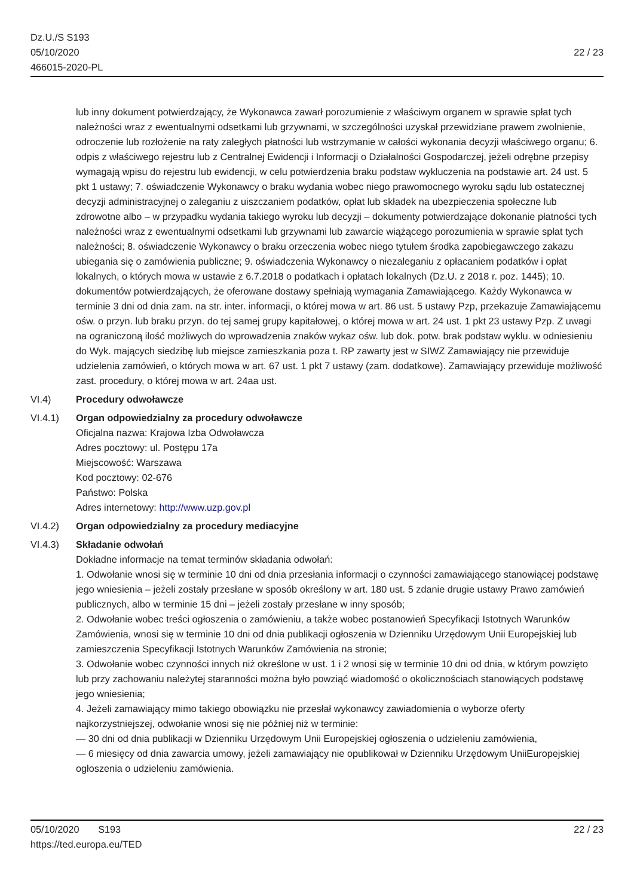Dz.U./S S193
05/10/2020
466015-2020-PL
22 / 23
lub inny dokument potwierdzający, że Wykonawca zawarł porozumienie z właściwym organem w sprawie spłat tych należności wraz z ewentualnymi odsetkami lub grzywnami, w szczególności uzyskał przewidziane prawem zwolnienie, odroczenie lub rozłożenie na raty zaległych płatności lub wstrzymanie w całości wykonania decyzji właściwego organu; 6. odpis z właściwego rejestru lub z Centralnej Ewidencji i Informacji o Działalności Gospodarczej, jeżeli odrębne przepisy wymagają wpisu do rejestru lub ewidencji, w celu potwierdzenia braku podstaw wykluczenia na podstawie art. 24 ust. 5 pkt 1 ustawy; 7. oświadczenie Wykonawcy o braku wydania wobec niego prawomocnego wyroku sądu lub ostatecznej decyzji administracyjnej o zaleganiu z uiszczaniem podatków, opłat lub składek na ubezpieczenia społeczne lub zdrowotne albo – w przypadku wydania takiego wyroku lub decyzji – dokumenty potwierdzające dokonanie płatności tych należności wraz z ewentualnymi odsetkami lub grzywnami lub zawarcie wiążącego porozumienia w sprawie spłat tych należności; 8. oświadczenie Wykonawcy o braku orzeczenia wobec niego tytułem środka zapobiegawczego zakazu ubiegania się o zamówienia publiczne; 9. oświadczenia Wykonawcy o niezaleganiu z opłacaniem podatków i opłat lokalnych, o których mowa w ustawie z 6.7.2018 o podatkach i opłatach lokalnych (Dz.U. z 2018 r. poz. 1445); 10. dokumentów potwierdzających, że oferowane dostawy spełniają wymagania Zamawiającego. Każdy Wykonawca w terminie 3 dni od dnia zam. na str. inter. informacji, o której mowa w art. 86 ust. 5 ustawy Pzp, przekazuje Zamawiającemu ośw. o przyn. lub braku przyn. do tej samej grupy kapitałowej, o której mowa w art. 24 ust. 1 pkt 23 ustawy Pzp. Z uwagi na ograniczoną ilość możliwych do wprowadzenia znaków wykaz ośw. lub dok. potw. brak podstaw wyklu. w odniesieniu do Wyk. mających siedzibę lub miejsce zamieszkania poza t. RP zawarty jest w SIWZ Zamawiający nie przewiduje udzielenia zamówień, o których mowa w art. 67 ust. 1 pkt 7 ustawy (zam. dodatkowe). Zamawiający przewiduje możliwość zast. procedury, o której mowa w art. 24aa ust.
VI.4) Procedury odwoławcze
VI.4.1) Organ odpowiedzialny za procedury odwoławcze
Oficjalna nazwa: Krajowa Izba Odwoławcza
Adres pocztowy: ul. Postępu 17a
Miejscowość: Warszawa
Kod pocztowy: 02-676
Państwo: Polska
Adres internetowy: http://www.uzp.gov.pl
VI.4.2) Organ odpowiedzialny za procedury mediacyjne
VI.4.3) Składanie odwołań
Dokładne informacje na temat terminów składania odwołań:
1. Odwołanie wnosi się w terminie 10 dni od dnia przesłania informacji o czynności zamawiającego stanowiącej podstawę jego wniesienia – jeżeli zostały przesłane w sposób określony w art. 180 ust. 5 zdanie drugie ustawy Prawo zamówień publicznych, albo w terminie 15 dni – jeżeli zostały przesłane w inny sposób;
2. Odwołanie wobec treści ogłoszenia o zamówieniu, a także wobec postanowień Specyfikacji Istotnych Warunków Zamówienia, wnosi się w terminie 10 dni od dnia publikacji ogłoszenia w Dzienniku Urzędowym Unii Europejskiej lub zamieszczenia Specyfikacji Istotnych Warunków Zamówienia na stronie;
3. Odwołanie wobec czynności innych niż określone w ust. 1 i 2 wnosi się w terminie 10 dni od dnia, w którym powzięto lub przy zachowaniu należytej staranności można było powziąć wiadomość o okolicznościach stanowiących podstawę jego wniesienia;
4. Jeżeli zamawiający mimo takiego obowiązku nie przesłał wykonawcy zawiadomienia o wyborze oferty najkorzystniejszej, odwołanie wnosi się nie później niż w terminie:
— 30 dni od dnia publikacji w Dzienniku Urzędowym Unii Europejskiej ogłoszenia o udzieleniu zamówienia,
— 6 miesięcy od dnia zawarcia umowy, jeżeli zamawiający nie opublikował w Dzienniku Urzędowym UniiEuropejskiej ogłoszenia o udzieleniu zamówienia.
05/10/2020 S193 22 / 23
https://ted.europa.eu/TED